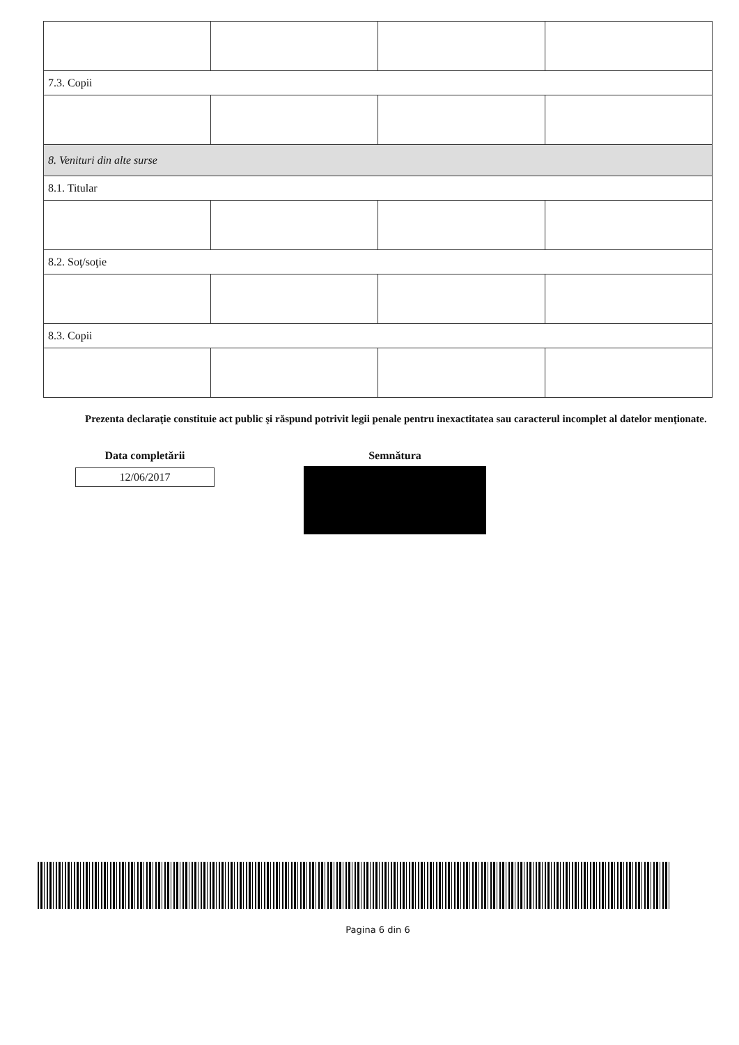| 7.3. Copii | | | |
| 8. Venituri din alte surse | | | |
| 8.1. Titular | | | |
| 8.2. Soţ/soţie | | | |
| 8.3. Copii | | | |
Prezenta declaraţie constituie act public şi răspund potrivit legii penale pentru inexactitatea sau caracterul incomplet al datelor menţionate.
Data completării
12/06/2017
Semnătura
Pagina 6 din 6